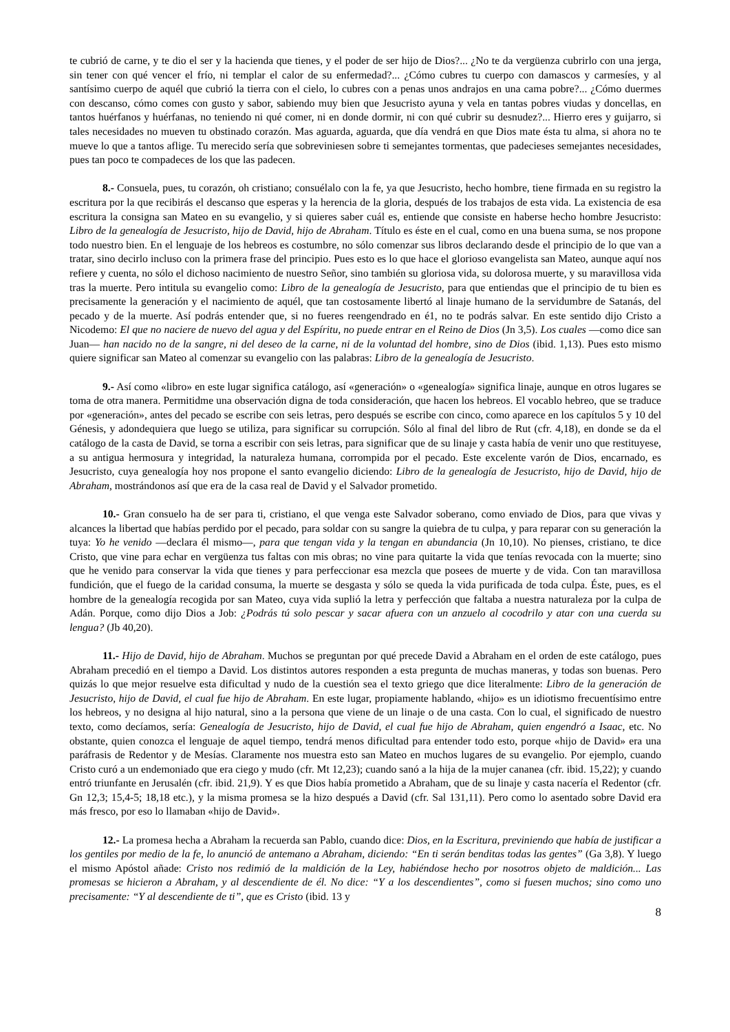te cubrió de carne, y te dio el ser y la hacienda que tienes, y el poder de ser hijo de Dios?... ¿No te da vergüenza cubrirlo con una jerga, sin tener con qué vencer el frío, ni templar el calor de su enfermedad?... ¿Cómo cubres tu cuerpo con damascos y carmesíes, y al santísimo cuerpo de aquél que cubrió la tierra con el cielo, lo cubres con a penas unos andrajos en una cama pobre?... ¿Cómo duermes con descanso, cómo comes con gusto y sabor, sabiendo muy bien que Jesucristo ayuna y vela en tantas pobres viudas y doncellas, en tantos huérfanos y huérfanas, no teniendo ni qué comer, ni en donde dormir, ni con qué cubrir su desnudez?... Hierro eres y guijarro, si tales necesidades no mueven tu obstinado corazón. Mas aguarda, aguarda, que día vendrá en que Dios mate ésta tu alma, si ahora no te mueve lo que a tantos aflige. Tu merecido sería que sobreviniesen sobre ti semejantes tormentas, que padecieses semejantes necesidades, pues tan poco te compadeces de los que las padecen.
8.- Consuela, pues, tu corazón, oh cristiano; consuélalo con la fe, ya que Jesucristo, hecho hombre, tiene firmada en su registro la escritura por la que recibirás el descanso que esperas y la herencia de la gloria, después de los trabajos de esta vida. La existencia de esa escritura la consigna san Mateo en su evangelio, y si quieres saber cuál es, entiende que consiste en haberse hecho hombre Jesucristo: Libro de la genealogía de Jesucristo, hijo de David, hijo de Abraham. Título es éste en el cual, como en una buena suma, se nos propone todo nuestro bien. En el lenguaje de los hebreos es costumbre, no sólo comenzar sus libros declarando desde el principio de lo que van a tratar, sino decirlo incluso con la primera frase del principio. Pues esto es lo que hace el glorioso evangelista san Mateo, aunque aquí nos refiere y cuenta, no sólo el dichoso nacimiento de nuestro Señor, sino también su gloriosa vida, su dolorosa muerte, y su maravillosa vida tras la muerte. Pero intitula su evangelio como: Libro de la genealogía de Jesucristo, para que entiendas que el principio de tu bien es precisamente la generación y el nacimiento de aquél, que tan costosamente libertó al linaje humano de la servidumbre de Satanás, del pecado y de la muerte. Así podrás entender que, si no fueres reengendrado en é1, no te podrás salvar. En este sentido dijo Cristo a Nicodemo: El que no naciere de nuevo del agua y del Espíritu, no puede entrar en el Reino de Dios (Jn 3,5). Los cuales —como dice san Juan— han nacido no de la sangre, ni del deseo de la carne, ni de la voluntad del hombre, sino de Dios (ibid. 1,13). Pues esto mismo quiere significar san Mateo al comenzar su evangelio con las palabras: Libro de la genealogía de Jesucristo.
9.- Así como «libro» en este lugar significa catálogo, así «generación» o «genealogía» significa linaje, aunque en otros lugares se toma de otra manera. Permitidme una observación digna de toda consideración, que hacen los hebreos. El vocablo hebreo, que se traduce por «generación», antes del pecado se escribe con seis letras, pero después se escribe con cinco, como aparece en los capítulos 5 y 10 del Génesis, y adondequiera que luego se utiliza, para significar su corrupción. Sólo al final del libro de Rut (cfr. 4,18), en donde se da el catálogo de la casta de David, se torna a escribir con seis letras, para significar que de su linaje y casta había de venir uno que restituyese, a su antigua hermosura y integridad, la naturaleza humana, corrompida por el pecado. Este excelente varón de Dios, encarnado, es Jesucristo, cuya genealogía hoy nos propone el santo evangelio diciendo: Libro de la genealogía de Jesucristo, hijo de David, hijo de Abraham, mostrándonos así que era de la casa real de David y el Salvador prometido.
10.- Gran consuelo ha de ser para ti, cristiano, el que venga este Salvador soberano, como enviado de Dios, para que vivas y alcances la libertad que habías perdido por el pecado, para soldar con su sangre la quiebra de tu culpa, y para reparar con su generación la tuya: Yo he venido —declara él mismo—, para que tengan vida y la tengan en abundancia (Jn 10,10). No pienses, cristiano, te dice Cristo, que vine para echar en vergüenza tus faltas con mis obras; no vine para quitarte la vida que tenías revocada con la muerte; sino que he venido para conservar la vida que tienes y para perfeccionar esa mezcla que posees de muerte y de vida. Con tan maravillosa fundición, que el fuego de la caridad consuma, la muerte se desgasta y sólo se queda la vida purificada de toda culpa. Éste, pues, es el hombre de la genealogía recogida por san Mateo, cuya vida suplió la letra y perfección que faltaba a nuestra naturaleza por la culpa de Adán. Porque, como dijo Dios a Job: ¿Podrás tú solo pescar y sacar afuera con un anzuelo al cocodrilo y atar con una cuerda su lengua? (Jb 40,20).
11.- Hijo de David, hijo de Abraham. Muchos se preguntan por qué precede David a Abraham en el orden de este catálogo, pues Abraham precedió en el tiempo a David. Los distintos autores responden a esta pregunta de muchas maneras, y todas son buenas. Pero quizás lo que mejor resuelve esta dificultad y nudo de la cuestión sea el texto griego que dice literalmente: Libro de la generación de Jesucristo, hijo de David, el cual fue hijo de Abraham. En este lugar, propiamente hablando, «hijo» es un idiotismo frecuentísimo entre los hebreos, y no designa al hijo natural, sino a la persona que viene de un linaje o de una casta. Con lo cual, el significado de nuestro texto, como decíamos, sería: Genealogía de Jesucristo, hijo de David, el cual fue hijo de Abraham, quien engendró a Isaac, etc. No obstante, quien conozca el lenguaje de aquel tiempo, tendrá menos dificultad para entender todo esto, porque «hijo de David» era una paráfrasis de Redentor y de Mesías. Claramente nos muestra esto san Mateo en muchos lugares de su evangelio. Por ejemplo, cuando Cristo curó a un endemoniado que era ciego y mudo (cfr. Mt 12,23); cuando sanó a la hija de la mujer cananea (cfr. ibid. 15,22); y cuando entró triunfante en Jerusalén (cfr. ibid. 21,9). Y es que Dios había prometido a Abraham, que de su linaje y casta nacería el Redentor (cfr. Gn 12,3; 15,4-5; 18,18 etc.), y la misma promesa se la hizo después a David (cfr. Sal 131,11). Pero como lo asentado sobre David era más fresco, por eso lo llamaban «hijo de David».
12.- La promesa hecha a Abraham la recuerda san Pablo, cuando dice: Dios, en la Escritura, previniendo que había de justificar a los gentiles por medio de la fe, lo anunció de antemano a Abraham, diciendo: “En ti serán benditas todas las gentes” (Ga 3,8). Y luego el mismo Apóstol añade: Cristo nos redimió de la maldición de la Ley, habiéndose hecho por nosotros objeto de maldición... Las promesas se hicieron a Abraham, y al descendiente de él. No dice: “Y a los descendientes”, como si fuesen muchos; sino como uno precisamente: “Y al descendiente de ti”, que es Cristo (ibid. 13 y
8